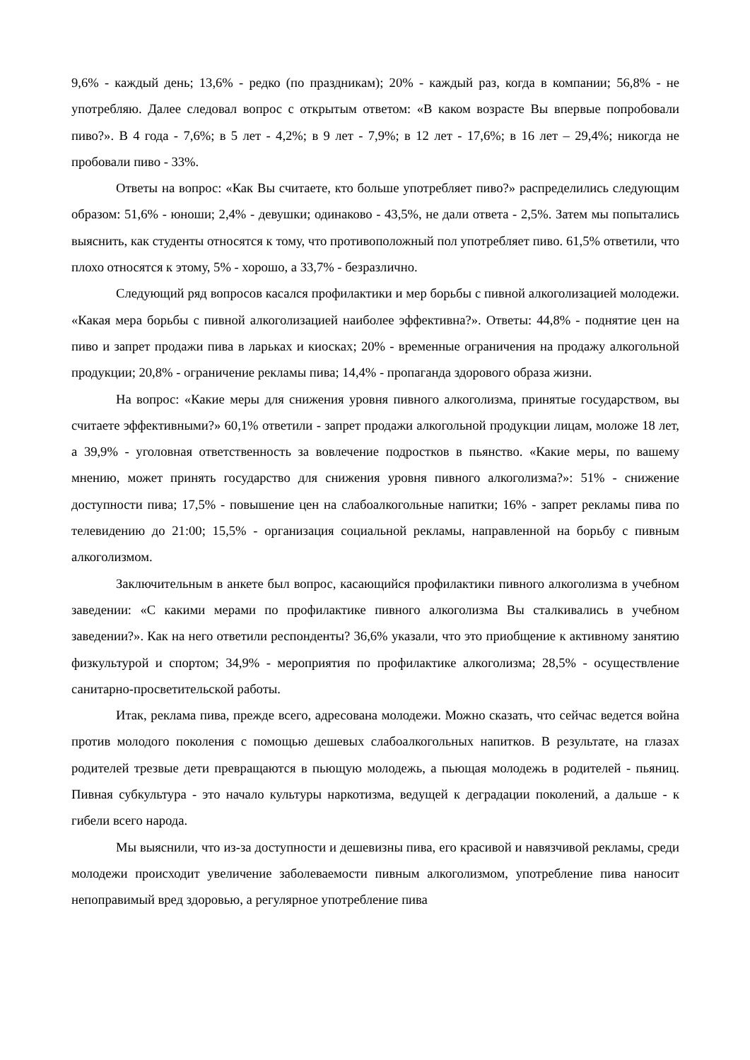9,6% - каждый день; 13,6% - редко (по праздникам); 20% - каждый раз, когда в компании; 56,8% - не употребляю. Далее следовал вопрос с открытым ответом: «В каком возрасте Вы впервые попробовали пиво?». В 4 года - 7,6%; в 5 лет - 4,2%; в 9 лет - 7,9%; в 12 лет - 17,6%; в 16 лет – 29,4%; никогда не пробовали пиво - 33%.
Ответы на вопрос: «Как Вы считаете, кто больше употребляет пиво?» распределились следующим образом: 51,6% - юноши; 2,4% - девушки; одинаково - 43,5%, не дали ответа - 2,5%. Затем мы попытались выяснить, как студенты относятся к тому, что противоположный пол употребляет пиво. 61,5% ответили, что плохо относятся к этому, 5% - хорошо, а 33,7% - безразлично.
Следующий ряд вопросов касался профилактики и мер борьбы с пивной алкоголизацией молодежи. «Какая мера борьбы с пивной алкоголизацией наиболее эффективна?». Ответы: 44,8% - поднятие цен на пиво и запрет продажи пива в ларьках и киосках; 20% - временные ограничения на продажу алкогольной продукции; 20,8% - ограничение рекламы пива; 14,4% - пропаганда здорового образа жизни.
На вопрос: «Какие меры для снижения уровня пивного алкоголизма, принятые государством, вы считаете эффективными?» 60,1% ответили - запрет продажи алкогольной продукции лицам, моложе 18 лет, а 39,9% - уголовная ответственность за вовлечение подростков в пьянство. «Какие меры, по вашему мнению, может принять государство для снижения уровня пивного алкоголизма?»: 51% - снижение доступности пива; 17,5% - повышение цен на слабоалкогольные напитки; 16% - запрет рекламы пива по телевидению до 21:00; 15,5% - организация социальной рекламы, направленной на борьбу с пивным алкоголизмом.
Заключительным в анкете был вопрос, касающийся профилактики пивного алкоголизма в учебном заведении: «С какими мерами по профилактике пивного алкоголизма Вы сталкивались в учебном заведении?». Как на него ответили респонденты? 36,6% указали, что это приобщение к активному занятию физкультурой и спортом; 34,9% - мероприятия по профилактике алкоголизма; 28,5% - осуществление санитарно-просветительской работы.
Итак, реклама пива, прежде всего, адресована молодежи. Можно сказать, что сейчас ведется война против молодого поколения с помощью дешевых слабоалкогольных напитков. В результате, на глазах родителей трезвые дети превращаются в пьющую молодежь, а пьющая молодежь в родителей - пьяниц. Пивная субкультура - это начало культуры наркотизма, ведущей к деградации поколений, а дальше - к гибели всего народа.
Мы выяснили, что из-за доступности и дешевизны пива, его красивой и навязчивой рекламы, среди молодежи происходит увеличение заболеваемости пивным алкоголизмом, употребление пива наносит непоправимый вред здоровью, а регулярное употребление пива